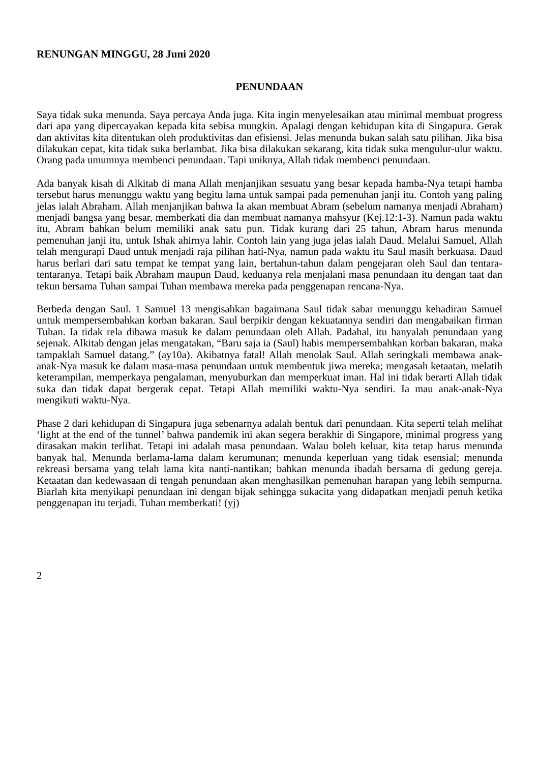RENUNGAN MINGGU, 28 Juni 2020
PENUNDAAN
Saya tidak suka menunda. Saya percaya Anda juga. Kita ingin menyelesaikan atau minimal membuat progress dari apa yang dipercayakan kepada kita sebisa mungkin. Apalagi dengan kehidupan kita di Singapura. Gerak dan aktivitas kita ditentukan oleh produktivitas dan efisiensi. Jelas menunda bukan salah satu pilihan. Jika bisa dilakukan cepat, kita tidak suka berlambat. Jika bisa dilakukan sekarang, kita tidak suka mengulur-ulur waktu. Orang pada umumnya membenci penundaan. Tapi uniknya, Allah tidak membenci penundaan.
Ada banyak kisah di Alkitab di mana Allah menjanjikan sesuatu yang besar kepada hamba-Nya tetapi hamba tersebut harus menunggu waktu yang begitu lama untuk sampai pada pemenuhan janji itu. Contoh yang paling jelas ialah Abraham. Allah menjanjikan bahwa Ia akan membuat Abram (sebelum namanya menjadi Abraham) menjadi bangsa yang besar, memberkati dia dan membuat namanya mahsyur (Kej.12:1-3). Namun pada waktu itu, Abram bahkan belum memiliki anak satu pun. Tidak kurang dari 25 tahun, Abram harus menunda pemenuhan janji itu, untuk Ishak ahirnya lahir. Contoh lain yang juga jelas ialah Daud. Melalui Samuel, Allah telah mengurapi Daud untuk menjadi raja pilihan hati-Nya, namun pada waktu itu Saul masih berkuasa. Daud harus berlari dari satu tempat ke tempat yang lain, bertahun-tahun dalam pengejaran oleh Saul dan tentara-tentaranya. Tetapi baik Abraham maupun Daud, keduanya rela menjalani masa penundaan itu dengan taat dan tekun bersama Tuhan sampai Tuhan membawa mereka pada penggenapan rencana-Nya.
Berbeda dengan Saul. 1 Samuel 13 mengisahkan bagaimana Saul tidak sabar menunggu kehadiran Samuel untuk mempersembahkan korban bakaran. Saul berpikir dengan kekuatannya sendiri dan mengabaikan firman Tuhan. Ia tidak rela dibawa masuk ke dalam penundaan oleh Allah. Padahal, itu hanyalah penundaan yang sejenak. Alkitab dengan jelas mengatakan, “Baru saja ia (Saul) habis mempersembahkan korban bakaran, maka tampaklah Samuel datang.” (ay10a). Akibatnya fatal! Allah menolak Saul. Allah seringkali membawa anak-anak-Nya masuk ke dalam masa-masa penundaan untuk membentuk jiwa mereka; mengasah ketaatan, melatih keterampilan, memperkaya pengalaman, menyuburkan dan memperkuat iman. Hal ini tidak berarti Allah tidak suka dan tidak dapat bergerak cepat. Tetapi Allah memiliki waktu-Nya sendiri. Ia mau anak-anak-Nya mengikuti waktu-Nya.
Phase 2 dari kehidupan di Singapura juga sebenarnya adalah bentuk dari penundaan. Kita seperti telah melihat ‘light at the end of the tunnel’ bahwa pandemik ini akan segera berakhir di Singapore, minimal progress yang dirasakan makin terlihat. Tetapi ini adalah masa penundaan. Walau boleh keluar, kita tetap harus menunda banyak hal. Menunda berlama-lama dalam kerumunan; menunda keperluan yang tidak esensial; menunda rekreasi bersama yang telah lama kita nanti-nantikan; bahkan menunda ibadah bersama di gedung gereja. Ketaatan dan kedewasaan di tengah penundaan akan menghasilkan pemenuhan harapan yang lebih sempurna. Biarlah kita menyikapi penundaan ini dengan bijak sehingga sukacita yang didapatkan menjadi penuh ketika penggenapan itu terjadi. Tuhan memberkati! (yj)
2